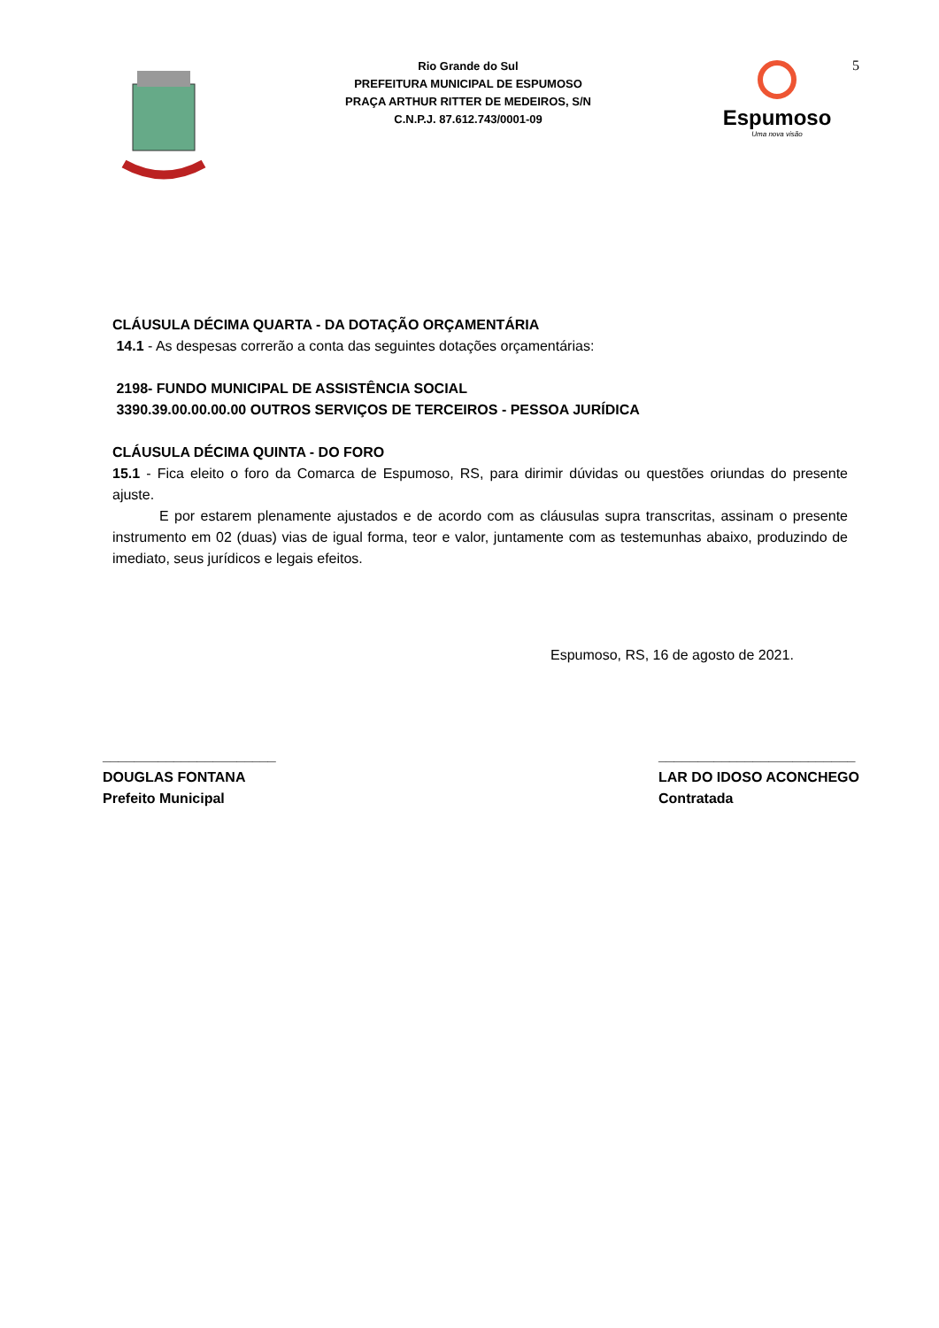Rio Grande do Sul
PREFEITURA MUNICIPAL DE ESPUMOSO
PRAÇA ARTHUR RITTER DE MEDEIROS, S/N
C.N.P.J. 87.612.743/0001-09
Espumoso
Uma nova visão
5
CLÁUSULA DÉCIMA QUARTA - DA DOTAÇÃO ORÇAMENTÁRIA
14.1 - As despesas correrão a conta das seguintes dotações orçamentárias:
2198- FUNDO MUNICIPAL DE ASSISTÊNCIA SOCIAL
3390.39.00.00.00.00 OUTROS SERVIÇOS DE TERCEIROS - PESSOA JURÍDICA
CLÁUSULA DÉCIMA QUINTA - DO FORO
15.1 - Fica eleito o foro da Comarca de Espumoso, RS, para dirimir dúvidas ou questões oriundas do presente ajuste.
E por estarem plenamente ajustados e de acordo com as cláusulas supra transcritas, assinam o presente instrumento em 02 (duas) vias de igual forma, teor e valor, juntamente com as testemunhas abaixo, produzindo de imediato, seus jurídicos e legais efeitos.
Espumoso, RS, 16 de agosto de 2021.
______________________
DOUGLAS FONTANA
Prefeito Municipal
_________________________
LAR DO IDOSO ACONCHEGO
Contratada